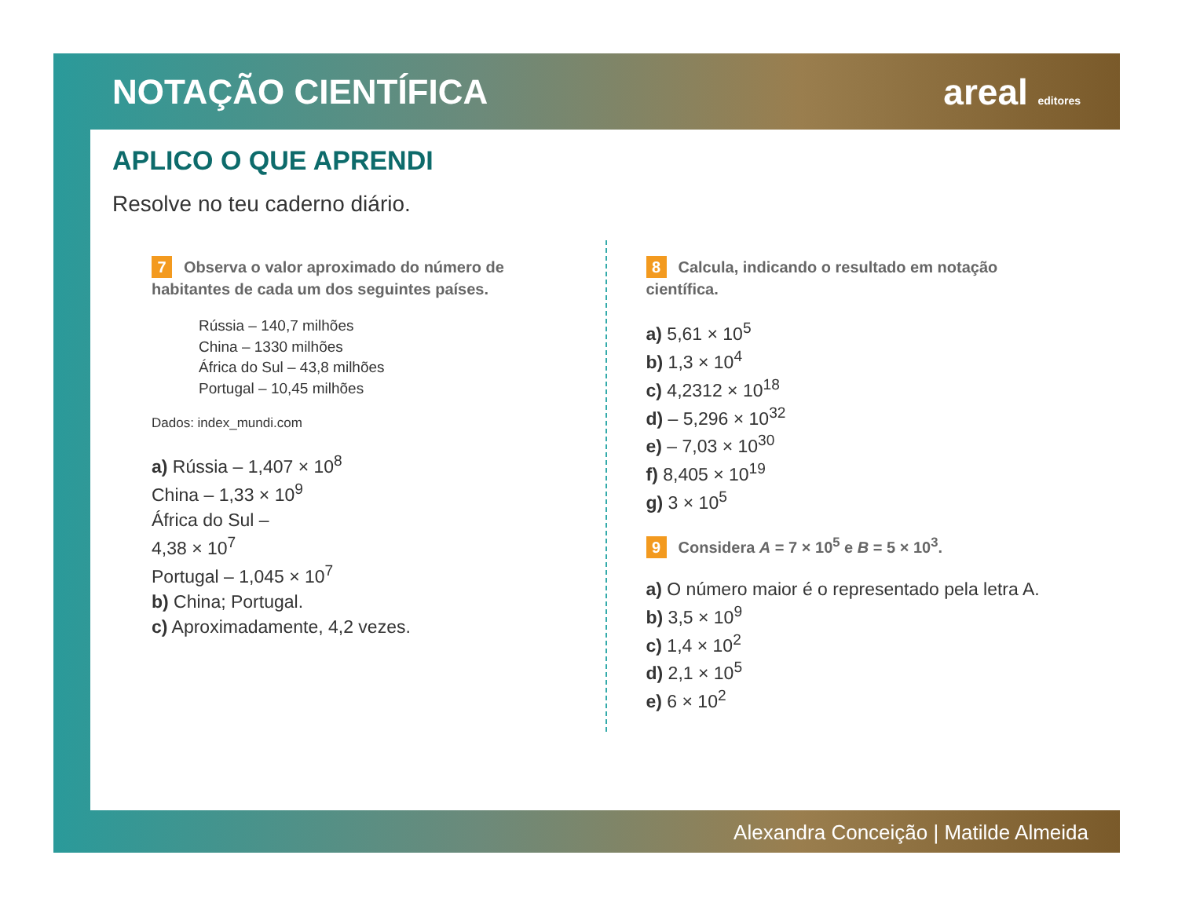NOTAÇÃO CIENTÍFICA areal editores
APLICO O QUE APRENDI
Resolve no teu caderno diário.
7 Observa o valor aproximado do número de habitantes de cada um dos seguintes países.
Rússia – 140,7 milhões
China – 1330 milhões
África do Sul – 43,8 milhões
Portugal – 10,45 milhões
Dados: index_mundi.com
a) Rússia – 1,407 × 10<sup>8</sup>
China – 1,33 × 10<sup>9</sup>
África do Sul –
4,38 × 10<sup>7</sup>
Portugal – 1,045 × 10<sup>7</sup>
b) China; Portugal.
c) Aproximadamente, 4,2 vezes.
8 Calcula, indicando o resultado em notação científica.
a) 5,61 × 10<sup>5</sup>
b) 1,3 × 10<sup>4</sup>
c) 4,2312 × 10<sup>18</sup>
d) – 5,296 × 10<sup>32</sup>
e) – 7,03 × 10<sup>30</sup>
f) 8,405 × 10<sup>19</sup>
g) 3 × 10<sup>5</sup>
9 Considera A = 7 × 10<sup>5</sup> e B = 5 × 10<sup>3</sup>.
a) O número maior é o representado pela letra A.
b) 3,5 × 10<sup>9</sup>
c) 1,4 × 10<sup>2</sup>
d) 2,1 × 10<sup>5</sup>
e) 6 × 10<sup>2</sup>
Alexandra Conceição | Matilde Almeida